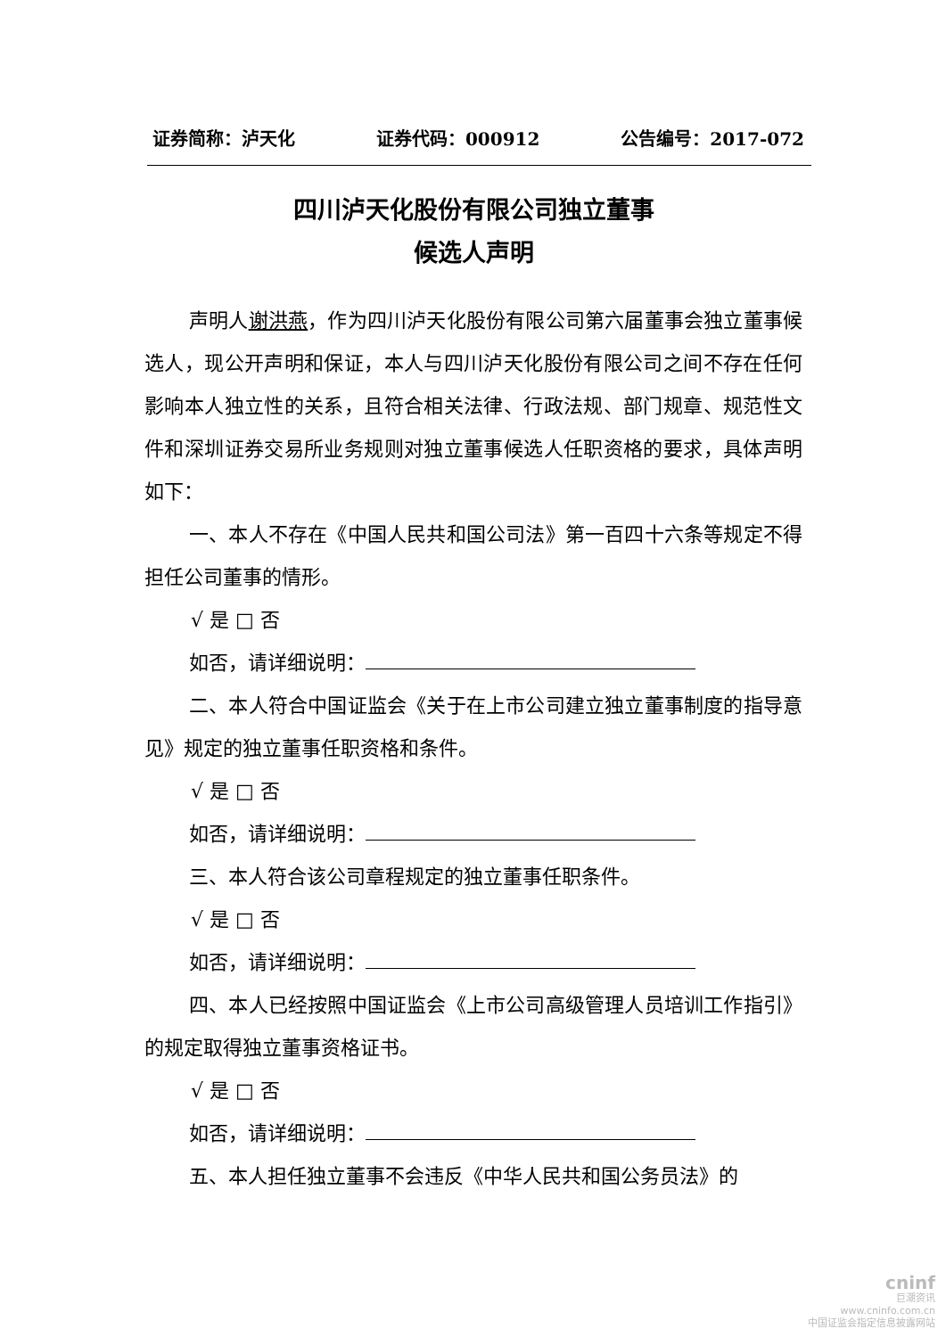证券简称：泸天化 证券代码：000912 公告编号：2017-072
四川泸天化股份有限公司独立董事
候选人声明
声明人谢洪燕，作为四川泸天化股份有限公司第六届董事会独立董事候选人，现公开声明和保证，本人与四川泸天化股份有限公司之间不存在任何影响本人独立性的关系，且符合相关法律、行政法规、部门规章、规范性文件和深圳证券交易所业务规则对独立董事候选人任职资格的要求，具体声明如下：
一、本人不存在《中国人民共和国公司法》第一百四十六条等规定不得担任公司董事的情形。
√ 是 □ 否
如否，请详细说明：
二、本人符合中国证监会《关于在上市公司建立独立董事制度的指导意见》规定的独立董事任职资格和条件。
√ 是 □ 否
如否，请详细说明：
三、本人符合该公司章程规定的独立董事任职条件。
√ 是 □ 否
如否，请详细说明：
四、本人已经按照中国证监会《上市公司高级管理人员培训工作指引》的规定取得独立董事资格证书。
√ 是 □ 否
如否，请详细说明：
五、本人担任独立董事不会违反《中华人民共和国公务员法》的
cninf
巨潮资讯
www.cninfo.com.cn
中国证监会指定信息披露网站